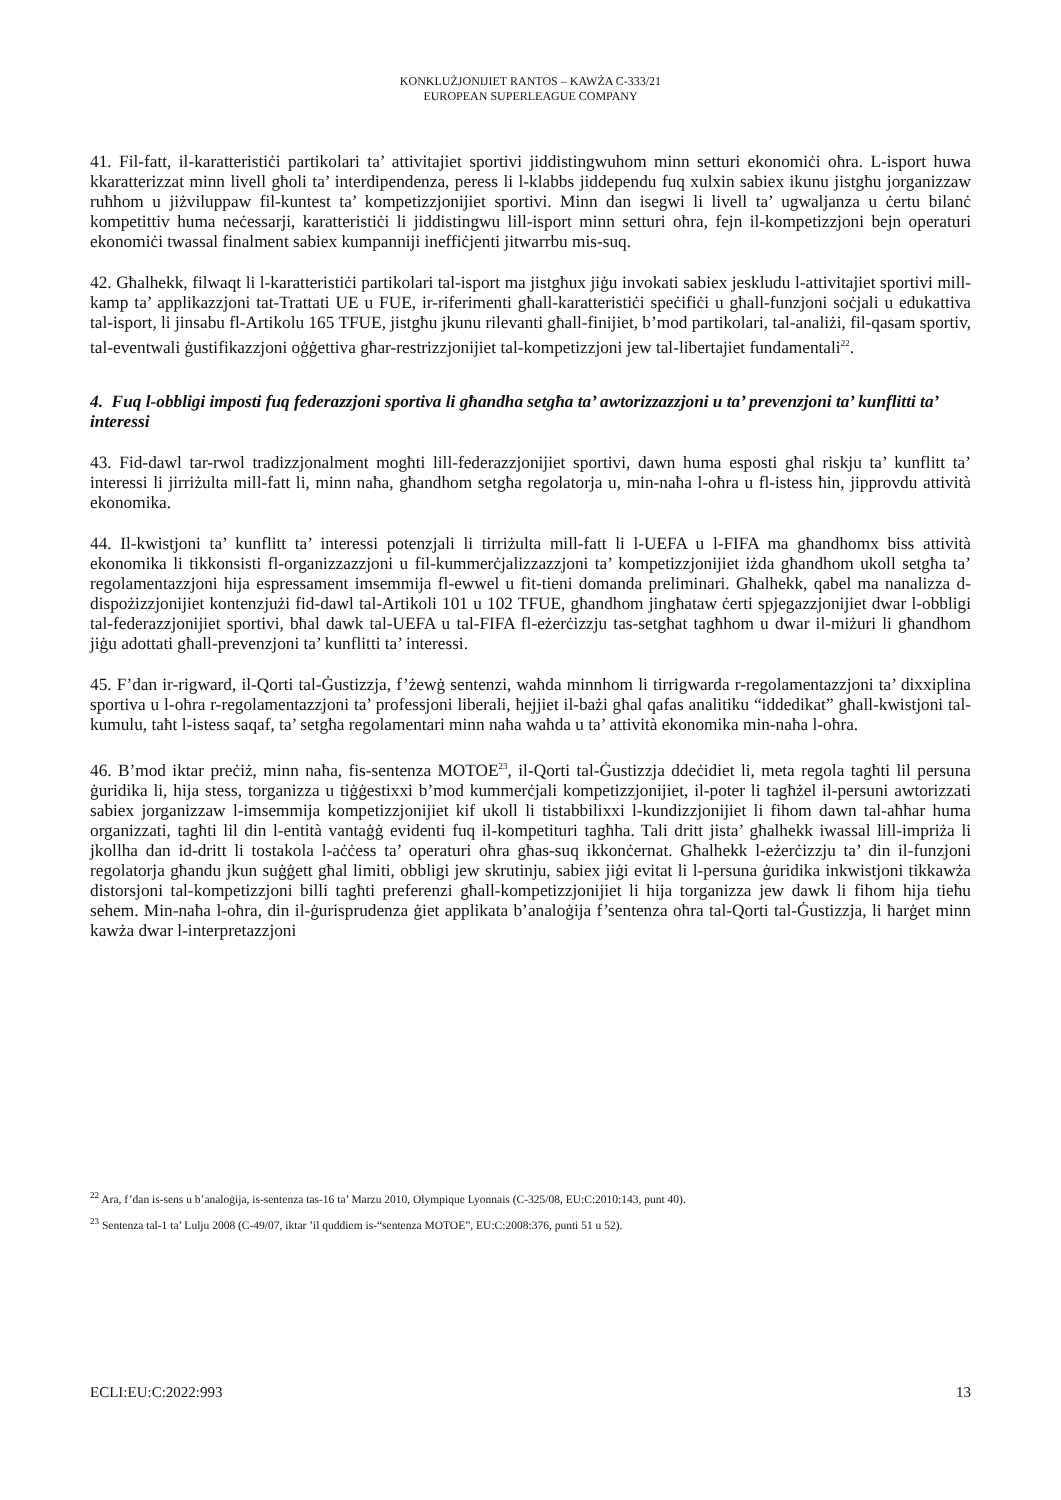KONKLUŻJONIJIET RANTOS – KAWŻA C-333/21
EUROPEAN SUPERLEAGUE COMPANY
41. Fil-fatt, il-karatteristiċi partikolari ta’ attivitajiet sportivi jiddistingwuhom minn setturi ekonomiċi oħra. L-isport huwa kkaratterizzat minn livell għoli ta’ interdipendenza, peress li l-klabbs jiddependu fuq xulxin sabiex ikunu jistgħu jorganizzaw ruħhom u jiżviluppaw fil-kuntest ta’ kompetizzjonijiet sportivi. Minn dan isegwi li livell ta’ ugwaljanza u ċertu bilanċ kompetittiv huma neċessarji, karatteristiċi li jiddistingwu lill-isport minn setturi oħra, fejn il-kompetizzjoni bejn operaturi ekonomiċi twassal finalment sabiex kumpanniji ineffiċjenti jitwarrbu mis-suq.
42. Għalhekk, filwaqt li l-karatteristiċi partikolari tal-isport ma jistgħux jiġu invokati sabiex jeskludu l-attivitajiet sportivi mill-kamp ta’ applikazzjoni tat-Trattati UE u FUE, ir-riferimenti għall-karatteristiċi speċifiċi u għall-funzjoni soċjali u edukattiva tal-isport, li jinsabu fl-Artikolu 165 TFUE, jistgħu jkunu rilevanti għall-finijiet, b’mod partikolari, tal-analiżi, fil-qasam sportiv, tal-eventwali ġustifikazzjoni oġġettiva għar-restrizzjonijiet tal-kompetizzjoni jew tal-libertajiet fundamentali<sup>22</sup>.
4. Fuq l-obbligi imposti fuq federazzjoni sportiva li għandha setgħa ta’ awtorizzazzjoni u ta’ prevenzjoni ta’ kunflitti ta’ interessi
43. Fid-dawl tar-rwol tradizzjonalment mogħti lill-federazzjonijiet sportivi, dawn huma esposti għal riskju ta’ kunflitt ta’ interessi li jirriżulta mill-fatt li, minn naħa, għandhom setgħa regolatorja u, min-naħa l-oħra u fl-istess ħin, jipprovdu attività ekonomika.
44. Il-kwistjoni ta’ kunflitt ta’ interessi potenzjali li tirriżulta mill-fatt li l-UEFA u l-FIFA ma għandhomx biss attività ekonomika li tikkonsisti fl-organizzazzjoni u fil-kummerċjalizzazzjoni ta’ kompetizzjonijiet iżda għandhom ukoll setgħa ta’ regolamentazzjoni hija espressament imsemmija fl-ewwel u fit-tieni domanda preliminari. Għalhekk, qabel ma nanalizza d-dispożizzjonijiet kontenzjużi fid-dawl tal-Artikoli 101 u 102 TFUE, għandhom jingħataw ċerti spjegazzjonijiet dwar l-obbligi tal-federazzjonijiet sportivi, bħal dawk tal-UEFA u tal-FIFA fl-eżerċizzju tas-setgħat tagħhom u dwar il-miżuri li għandhom jiġu adottati għall-prevenzjoni ta’ kunflitti ta’ interessi.
45. F’dan ir-rigward, il-Qorti tal-Ġustizzja, f’żewġ sentenzi, waħda minnhom li tirrigwarda r-regolamentazzjoni ta’ dixxiplina sportiva u l-oħra r-regolamentazzjoni ta’ professjoni liberali, ħejjiet il-bażi għal qafas analitiku “iddedikat” għall-kwistjoni tal-kumulu, taħt l-istess saqaf, ta’ setgħa regolamentari minn naħa waħda u ta’ attività ekonomika min-naħa l-oħra.
46. B’mod iktar preċiż, minn naħa, fis-sentenza MOTOE<sup>23</sup>, il-Qorti tal-Ġustizzja ddeċidiet li, meta regola tagħti lil persuna ġuridika li, hija stess, torganizza u tiġġestixxi b’mod kummerċjali kompetizzjonijiet, il-poter li tagħżel il-persuni awtorizzati sabiex jorganizzaw l-imsemmija kompetizzjonijiet kif ukoll li tistabbilixxi l-kundizzjonijiet li fihom dawn tal-aħħar huma organizzati, tagħti lil din l-entità vantaġġ evidenti fuq il-kompetituri tagħha. Tali dritt jista’ għalhekk iwassal lill-impriża li jkollha dan id-dritt li tostakola l-aċċess ta’ operaturi oħra għas-suq ikkonċernat. Għalhekk l-eżerċizzju ta’ din il-funzjoni regolatorja għandu jkun suġġett għal limiti, obbligi jew skrutinju, sabiex jiġi evitat li l-persuna ġuridika inkwistjoni tikkawża distorsjoni tal-kompetizzjoni billi tagħti preferenzi għall-kompetizzjonijiet li hija torganizza jew dawk li fihom hija tieħu sehem. Min-naħa l-oħra, din il-ġurisprudenza ġiet applikata b’analoġija f’sentenza oħra tal-Qorti tal-Ġustizzja, li ħarġet minn kawża dwar l-interpretazzjoni
<sup>22</sup> Ara, f’dan is-sens u b’analoġija, is-sentenza tas-16 ta’ Marzu 2010, Olympique Lyonnais (C-325/08, EU:C:2010:143, punt 40).
<sup>23</sup> Sentenza tal-1 ta’ Lulju 2008 (C-49/07, iktar ’il quddiem is-“sentenza MOTOE”, EU:C:2008:376, punti 51 u 52).
ECLI:EU:C:2022:993 13